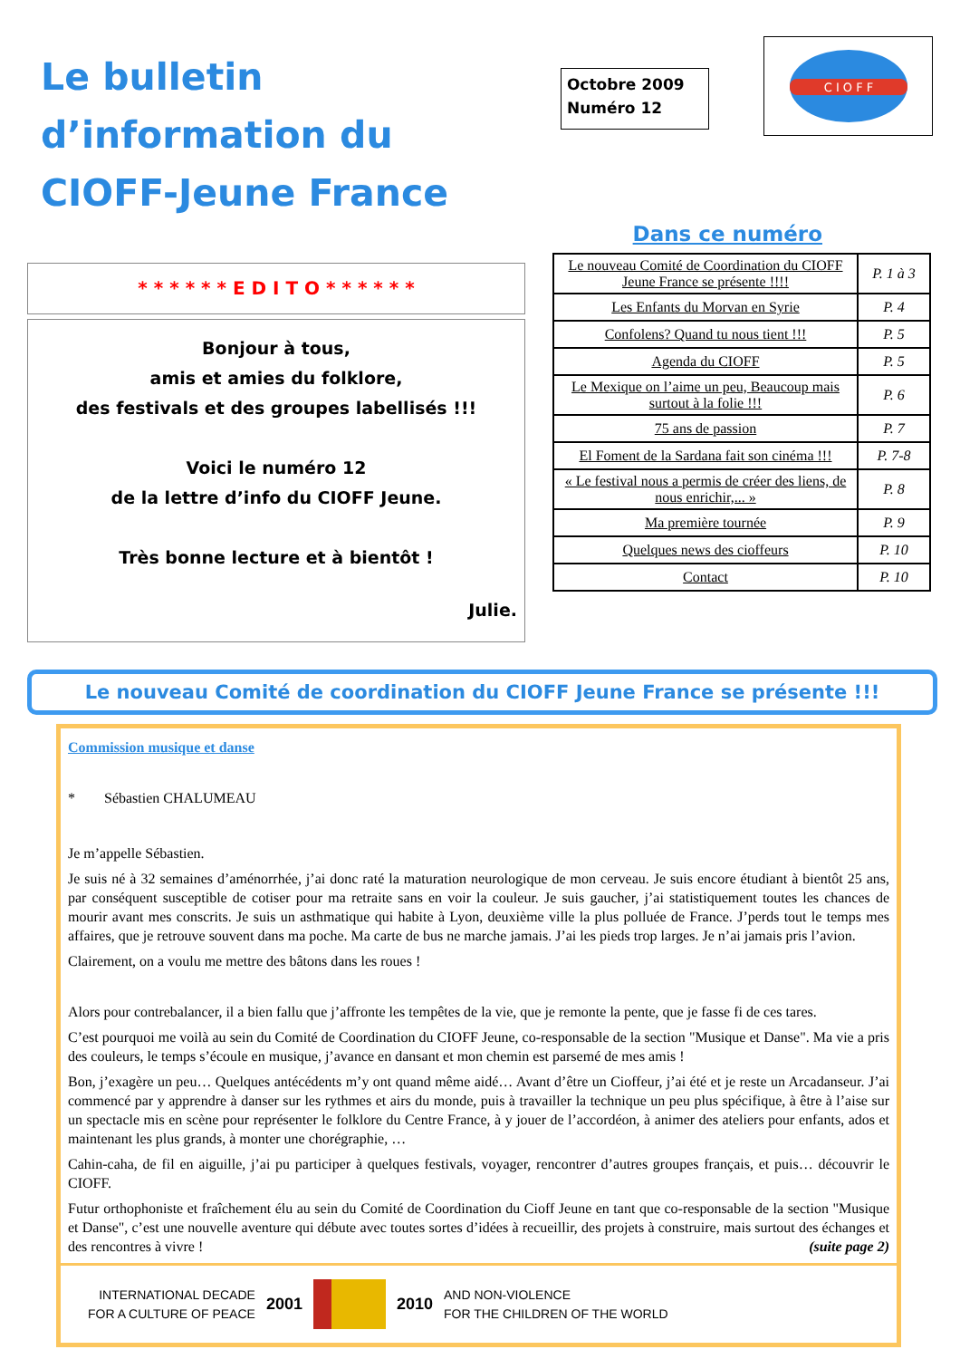Le bulletin d’information du CIOFF-Jeune France
Octobre 2009
Numéro 12
C I O F F
* * * * * * E D I T O * * * * * *
Bonjour à tous,
amis et amies du folklore,
des festivals et des groupes labellisés !!!
Voici le numéro 12
de la lettre d’info du CIOFF Jeune.
Très bonne lecture et à bientôt !
Julie.
Dans ce numéro
| Le nouveau Comité de Coordination du CIOFF Jeune France se présente !!!! | P. 1 à 3 |
| Les Enfants du Morvan en Syrie | P. 4 |
| Confolens? Quand tu nous tient !!! | P. 5 |
| Agenda du CIOFF | P. 5 |
| Le Mexique on l’aime un peu, Beaucoup mais surtout à la folie !!! | P. 6 |
| 75 ans de passion | P. 7 |
| El Foment de la Sardana fait son cinéma !!! | P. 7-8 |
| « Le festival nous a permis de créer des liens, de nous enrichir,... » | P. 8 |
| Ma première tournée | P. 9 |
| Quelques news des cioffeurs | P. 10 |
| Contact | P. 10 |
Le nouveau Comité de coordination du CIOFF Jeune France se présente !!!
Commission musique et danse
* Sébastien CHALUMEAU
Je m’appelle Sébastien.
Je suis né à 32 semaines d’aménorrhée, j’ai donc raté la maturation neurologique de mon cerveau. Je suis encore étudiant à bientôt 25 ans, par conséquent susceptible de cotiser pour ma retraite sans en voir la couleur. Je suis gaucher, j’ai statistiquement toutes les chances de mourir avant mes conscrits. Je suis un asthmatique qui habite à Lyon, deuxième ville la plus polluée de France. J’perds tout le temps mes affaires, que je retrouve souvent dans ma poche. Ma carte de bus ne marche jamais. J’ai les pieds trop larges. Je n’ai jamais pris l’avion.
Clairement, on a voulu me mettre des bâtons dans les roues !
Alors pour contrebalancer, il a bien fallu que j’affronte les tempêtes de la vie, que je remonte la pente, que je fasse fi de ces tares.
C’est pourquoi me voilà au sein du Comité de Coordination du CIOFF Jeune, co-responsable de la section "Musique et Danse". Ma vie a pris des couleurs, le temps s’écoule en musique, j’avance en dansant et mon chemin est parsemé de mes amis !
Bon, j’exagère un peu… Quelques antécédents m’y ont quand même aidé… Avant d’être un Cioffeur, j’ai été et je reste un Arcadanseur. J’ai commencé par y apprendre à danser sur les rythmes et airs du monde, puis à travailler la technique un peu plus spécifique, à être à l’aise sur un spectacle mis en scène pour représenter le folklore du Centre France, à y jouer de l’accordéon, à animer des ateliers pour enfants, ados et maintenant les plus grands, à monter une chorégraphie, …
Cahin-caha, de fil en aiguille, j’ai pu participer à quelques festivals, voyager, rencontrer d’autres groupes français, et puis… découvrir le CIOFF.
Futur orthophoniste et fraîchement élu au sein du Comité de Coordination du Cioff Jeune en tant que co-responsable de la section "Musique et Danse", c’est une nouvelle aventure qui débute avec toutes sortes d’idées à recueillir, des projets à construire, mais surtout des échanges et des rencontres à vivre ! (suite page 2)
INTERNATIONAL DECADE
FOR A CULTURE OF PEACE
2001 2010
AND NON-VIOLENCE
FOR THE CHILDREN OF THE WORLD